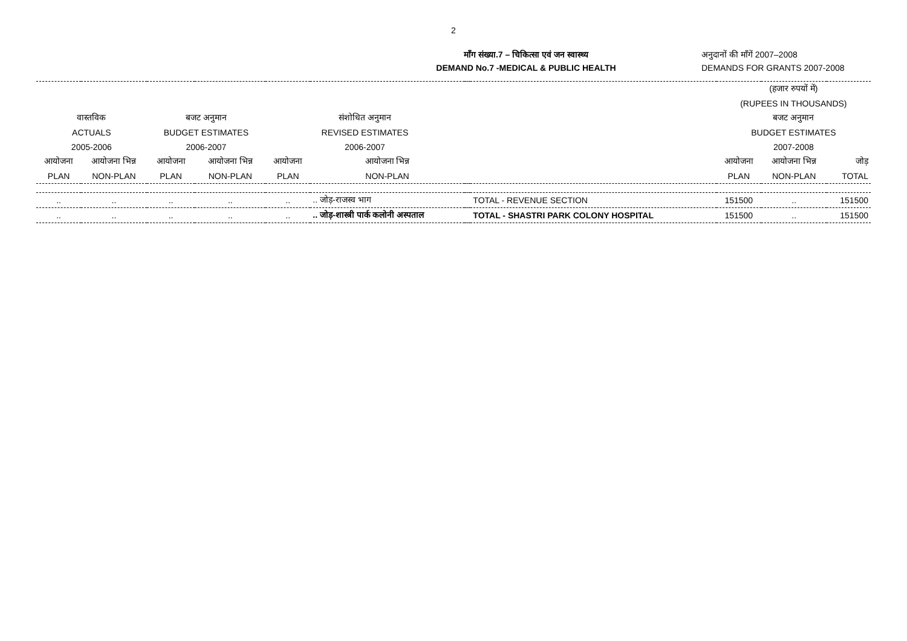2
माँग संख्या.7 – चिकित्सा एवं जन स्वास्थ्य
DEMAND No.7 -MEDICAL & PUBLIC HEALTH
अनुदानों की माँगें 2007–2008
DEMANDS FOR GRANTS 2007-2008
| | | | | | | | | (हजार रुपयों में) | | |
| | | | | | | | | (RUPEES IN THOUSANDS) | | |
| वास्तविक | | बजट अनुमान | | संशोधित अनुमान | | | | बजट अनुमान | | |
| ACTUALS | | BUDGET ESTIMATES | | REVISED ESTIMATES | | | | BUDGET ESTIMATES | | |
| 2005-2006 | | 2006-2007 | | 2006-2007 | | | | 2007-2008 | | |
| आयोजना | आयोजना भिन्न | आयोजना | आयोजना भिन्न | आयोजना | आयोजना भिन्न | | | आयोजना | आयोजना भिन्न | जोड़ |
| PLAN | NON-PLAN | PLAN | NON-PLAN | PLAN | NON-PLAN | | | PLAN | NON-PLAN | TOTAL |
| .. | .. | .. | .. | .. | .. जोड़-राजस्व भाग | | TOTAL - REVENUE SECTION | 151500 | .. | 151500 |
| .. | .. | .. | .. | .. | .. जोड़-शास्त्री पार्क कलोनी अस्पताल | | TOTAL - SHASTRI PARK COLONY HOSPITAL | 151500 | .. | 151500 |